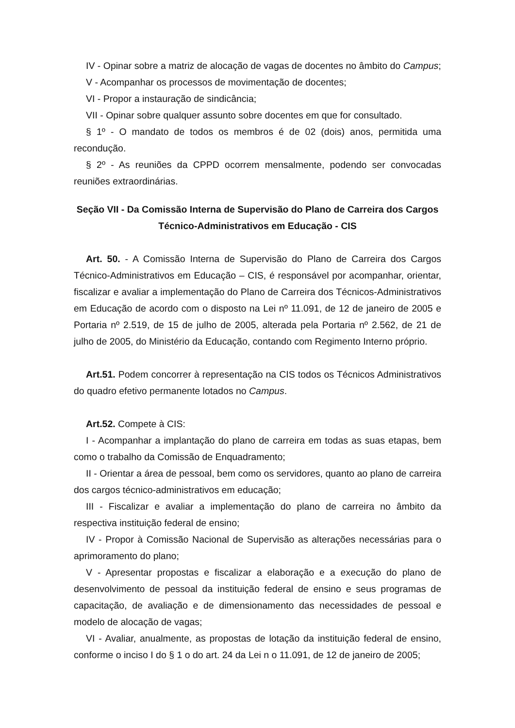IV - Opinar sobre a matriz de alocação de vagas de docentes no âmbito do Campus;
V - Acompanhar os processos de movimentação de docentes;
VI - Propor a instauração de sindicância;
VII - Opinar sobre qualquer assunto sobre docentes em que for consultado.
§ 1º - O mandato de todos os membros é de 02 (dois) anos, permitida uma recondução.
§ 2º - As reuniões da CPPD ocorrem mensalmente, podendo ser convocadas reuniões extraordinárias.
Seção VII - Da Comissão Interna de Supervisão do Plano de Carreira dos Cargos Técnico-Administrativos em Educação - CIS
Art. 50. - A Comissão Interna de Supervisão do Plano de Carreira dos Cargos Técnico-Administrativos em Educação – CIS, é responsável por acompanhar, orientar, fiscalizar e avaliar a implementação do Plano de Carreira dos Técnicos-Administrativos em Educação de acordo com o disposto na Lei nº 11.091, de 12 de janeiro de 2005 e Portaria nº 2.519, de 15 de julho de 2005, alterada pela Portaria nº 2.562, de 21 de julho de 2005, do Ministério da Educação, contando com Regimento Interno próprio.
Art.51. Podem concorrer à representação na CIS todos os Técnicos Administrativos do quadro efetivo permanente lotados no Campus.
Art.52. Compete à CIS:
I - Acompanhar a implantação do plano de carreira em todas as suas etapas, bem como o trabalho da Comissão de Enquadramento;
II - Orientar a área de pessoal, bem como os servidores, quanto ao plano de carreira dos cargos técnico-administrativos em educação;
III - Fiscalizar e avaliar a implementação do plano de carreira no âmbito da respectiva instituição federal de ensino;
IV - Propor à Comissão Nacional de Supervisão as alterações necessárias para o aprimoramento do plano;
V - Apresentar propostas e fiscalizar a elaboração e a execução do plano de desenvolvimento de pessoal da instituição federal de ensino e seus programas de capacitação, de avaliação e de dimensionamento das necessidades de pessoal e modelo de alocação de vagas;
VI - Avaliar, anualmente, as propostas de lotação da instituição federal de ensino, conforme o inciso I do § 1 o do art. 24 da Lei n o 11.091, de 12 de janeiro de 2005;